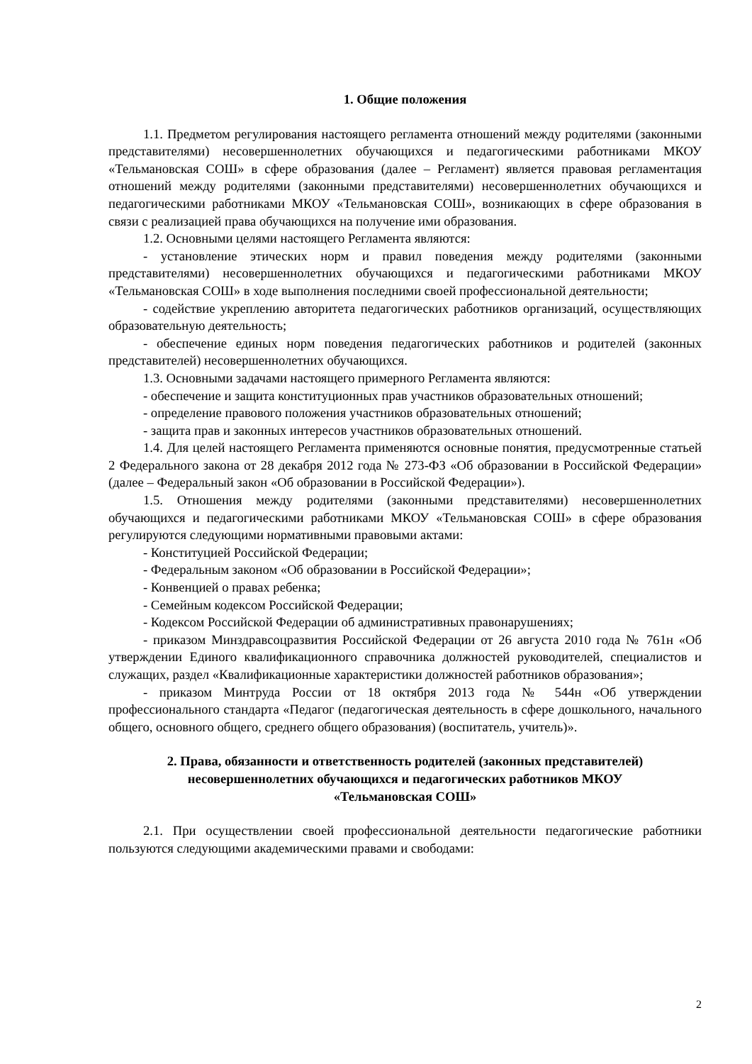1. Общие положения
1.1. Предметом регулирования настоящего регламента отношений между родителями (законными представителями) несовершеннолетних обучающихся и педагогическими работниками МКОУ «Тельмановская СОШ» в сфере образования (далее – Регламент) является правовая регламентация отношений между родителями (законными представителями) несовершеннолетних обучающихся и педагогическими работниками МКОУ «Тельмановская СОШ», возникающих в сфере образования в связи с реализацией права обучающихся на получение ими образования.
1.2. Основными целями настоящего Регламента являются:
- установление этических норм и правил поведения между родителями (законными представителями) несовершеннолетних обучающихся и педагогическими работниками МКОУ «Тельмановская СОШ» в ходе выполнения последними своей профессиональной деятельности;
- содействие укреплению авторитета педагогических работников организаций, осуществляющих образовательную деятельность;
- обеспечение единых норм поведения педагогических работников и родителей (законных представителей) несовершеннолетних обучающихся.
1.3. Основными задачами настоящего примерного Регламента являются:
- обеспечение и защита конституционных прав участников образовательных отношений;
- определение правового положения участников образовательных отношений;
- защита прав и законных интересов участников образовательных отношений.
1.4. Для целей настоящего Регламента применяются основные понятия, предусмотренные статьей 2 Федерального закона от 28 декабря 2012 года № 273-ФЗ «Об образовании в Российской Федерации» (далее – Федеральный закон «Об образовании в Российской Федерации»).
1.5. Отношения между родителями (законными представителями) несовершеннолетних обучающихся и педагогическими работниками МКОУ «Тельмановская СОШ» в сфере образования регулируются следующими нормативными правовыми актами:
- Конституцией Российской Федерации;
- Федеральным законом «Об образовании в Российской Федерации»;
- Конвенцией о правах ребенка;
- Семейным кодексом Российской Федерации;
- Кодексом Российской Федерации об административных правонарушениях;
- приказом Минздравсоцразвития Российской Федерации от 26 августа 2010 года № 761н «Об утверждении Единого квалификационного справочника должностей руководителей, специалистов и служащих, раздел «Квалификационные характеристики должностей работников образования»;
- приказом Минтруда России от 18 октября 2013 года № 544н «Об утверждении профессионального стандарта «Педагог (педагогическая деятельность в сфере дошкольного, начального общего, основного общего, среднего общего образования) (воспитатель, учитель)».
2. Права, обязанности и ответственность родителей (законных представителей)
несовершеннолетних обучающихся и педагогических работников МКОУ
«Тельмановская СОШ»
2.1. При осуществлении своей профессиональной деятельности педагогические работники пользуются следующими академическими правами и свободами:
2